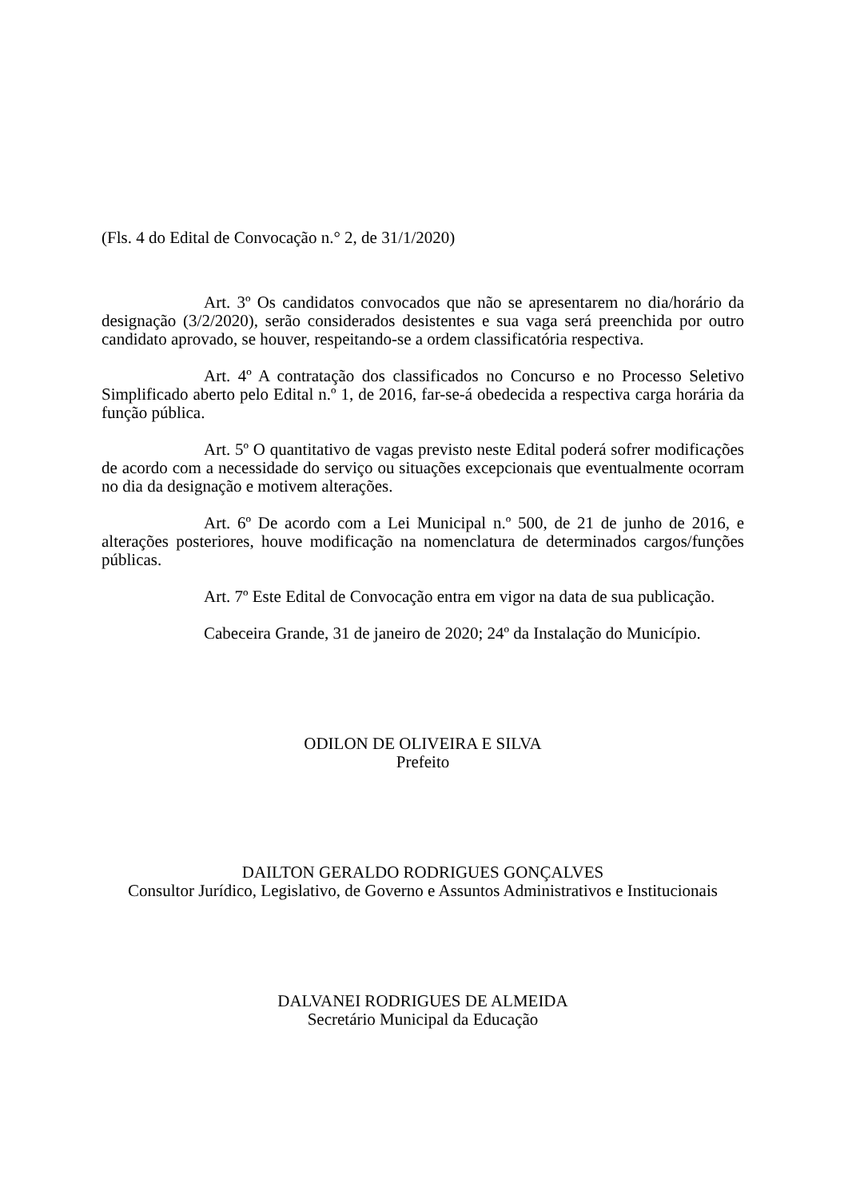(Fls. 4 do Edital de Convocação n.° 2, de 31/1/2020)
Art. 3º Os candidatos convocados que não se apresentarem no dia/horário da designação (3/2/2020), serão considerados desistentes e sua vaga será preenchida por outro candidato aprovado, se houver, respeitando-se a ordem classificatória respectiva.
Art. 4º A contratação dos classificados no Concurso e no Processo Seletivo Simplificado aberto pelo Edital n.º 1, de 2016, far-se-á obedecida a respectiva carga horária da função pública.
Art. 5º O quantitativo de vagas previsto neste Edital poderá sofrer modificações de acordo com a necessidade do serviço ou situações excepcionais que eventualmente ocorram no dia da designação e motivem alterações.
Art. 6º De acordo com a Lei Municipal n.º 500, de 21 de junho de 2016, e alterações posteriores, houve modificação na nomenclatura de determinados cargos/funções públicas.
Art. 7º Este Edital de Convocação entra em vigor na data de sua publicação.
Cabeceira Grande, 31 de janeiro de 2020; 24º da Instalação do Município.
ODILON DE OLIVEIRA E SILVA
Prefeito
DAILTON GERALDO RODRIGUES GONÇALVES
Consultor Jurídico, Legislativo, de Governo e Assuntos Administrativos e Institucionais
DALVANEI RODRIGUES DE ALMEIDA
Secretário Municipal da Educação